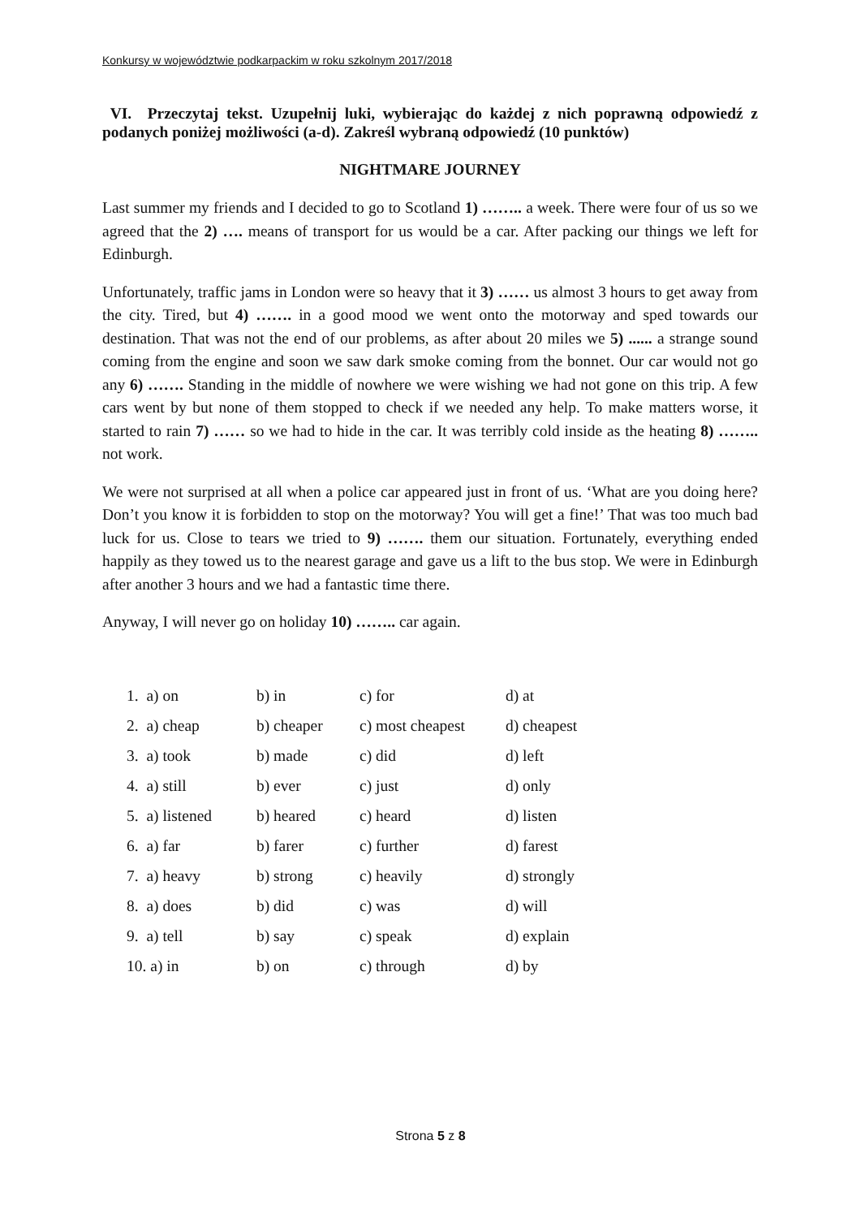Konkursy w województwie podkarpackim w roku szkolnym 2017/2018
VI. Przeczytaj tekst. Uzupełnij luki, wybierając do każdej z nich poprawną odpowiedź z podanych poniżej możliwości (a-d). Zakreśl wybraną odpowiedź (10 punktów)
NIGHTMARE JOURNEY
Last summer my friends and I decided to go to Scotland 1) …….. a week. There were four of us so we agreed that the 2) …. means of transport for us would be a car. After packing our things we left for Edinburgh.
Unfortunately, traffic jams in London were so heavy that it 3) …… us almost 3 hours to get away from the city. Tired, but 4) ……. in a good mood we went onto the motorway and sped towards our destination. That was not the end of our problems, as after about 20 miles we 5) ...... a strange sound coming from the engine and soon we saw dark smoke coming from the bonnet. Our car would not go any 6) ……. Standing in the middle of nowhere we were wishing we had not gone on this trip. A few cars went by but none of them stopped to check if we needed any help. To make matters worse, it started to rain 7) …… so we had to hide in the car. It was terribly cold inside as the heating 8) …….. not work.
We were not surprised at all when a police car appeared just in front of us. ‘What are you doing here? Don’t you know it is forbidden to stop on the motorway? You will get a fine!’ That was too much bad luck for us. Close to tears we tried to 9) ……. them our situation. Fortunately, everything ended happily as they towed us to the nearest garage and gave us a lift to the bus stop. We were in Edinburgh after another 3 hours and we had a fantastic time there.
Anyway, I will never go on holiday 10) …….. car again.
| 1. a) on | b) in | c) for | d) at |
| 2. a) cheap | b) cheaper | c) most cheapest | d) cheapest |
| 3. a) took | b) made | c) did | d) left |
| 4. a) still | b) ever | c) just | d) only |
| 5. a) listened | b) heared | c) heard | d) listen |
| 6. a) far | b) farer | c) further | d) farest |
| 7. a) heavy | b) strong | c) heavily | d) strongly |
| 8. a) does | b) did | c) was | d) will |
| 9. a) tell | b) say | c) speak | d) explain |
| 10. a) in | b) on | c) through | d) by |
Strona 5 z 8